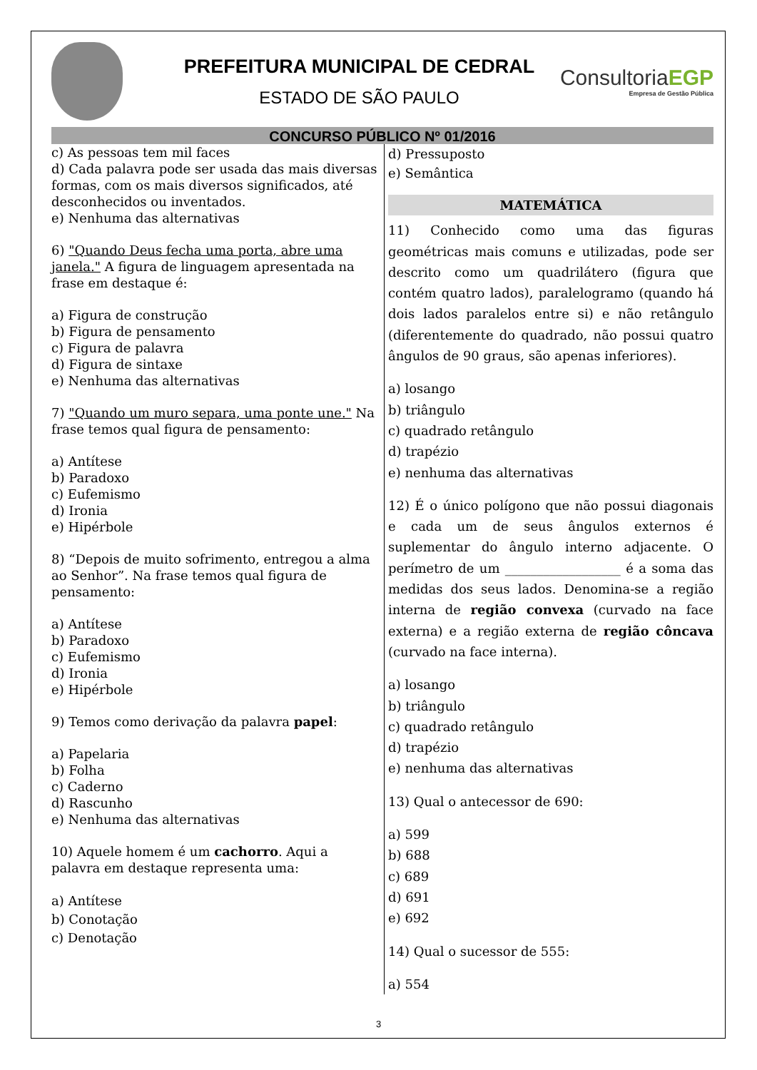PREFEITURA MUNICIPAL DE CEDRAL
ESTADO DE SÃO PAULO
ConsultoriaEGP
Empresa de Gestão Pública
CONCURSO PÚBLICO Nº 01/2016
c) As pessoas tem mil faces
d) Cada palavra pode ser usada das mais diversas formas, com os mais diversos significados, até desconhecidos ou inventados.
e) Nenhuma das alternativas
6) "Quando Deus fecha uma porta, abre uma janela." A figura de linguagem apresentada na frase em destaque é:
a) Figura de construção
b) Figura de pensamento
c) Figura de palavra
d) Figura de sintaxe
e) Nenhuma das alternativas
7) "Quando um muro separa, uma ponte une." Na frase temos qual figura de pensamento:
a) Antítese
b) Paradoxo
c) Eufemismo
d) Ironia
e) Hipérbole
8) “Depois de muito sofrimento, entregou a alma ao Senhor”. Na frase temos qual figura de pensamento:
a) Antítese
b) Paradoxo
c) Eufemismo
d) Ironia
e) Hipérbole
9) Temos como derivação da palavra papel:
a) Papelaria
b) Folha
c) Caderno
d) Rascunho
e) Nenhuma das alternativas
10) Aquele homem é um cachorro. Aqui a palavra em destaque representa uma:
a) Antítese
b) Conotação
c) Denotação
d) Pressuposto
e) Semântica
MATEMÁTICA
11) Conhecido como uma das figuras geométricas mais comuns e utilizadas, pode ser descrito como um quadrilátero (figura que contém quatro lados), paralelogramo (quando há dois lados paralelos entre si) e não retângulo (diferentemente do quadrado, não possui quatro ângulos de 90 graus, são apenas inferiores).
a) losango
b) triângulo
c) quadrado retângulo
d) trapézio
e) nenhuma das alternativas
12) É o único polígono que não possui diagonais e cada um de seus ângulos externos é suplementar do ângulo interno adjacente. O perímetro de um __________________ é a soma das medidas dos seus lados. Denomina-se a região interna de região convexa (curvado na face externa) e a região externa de região côncava (curvado na face interna).
a) losango
b) triângulo
c) quadrado retângulo
d) trapézio
e) nenhuma das alternativas
13) Qual o antecessor de 690:
a) 599
b) 688
c) 689
d) 691
e) 692
14) Qual o sucessor de 555:
a) 554
3